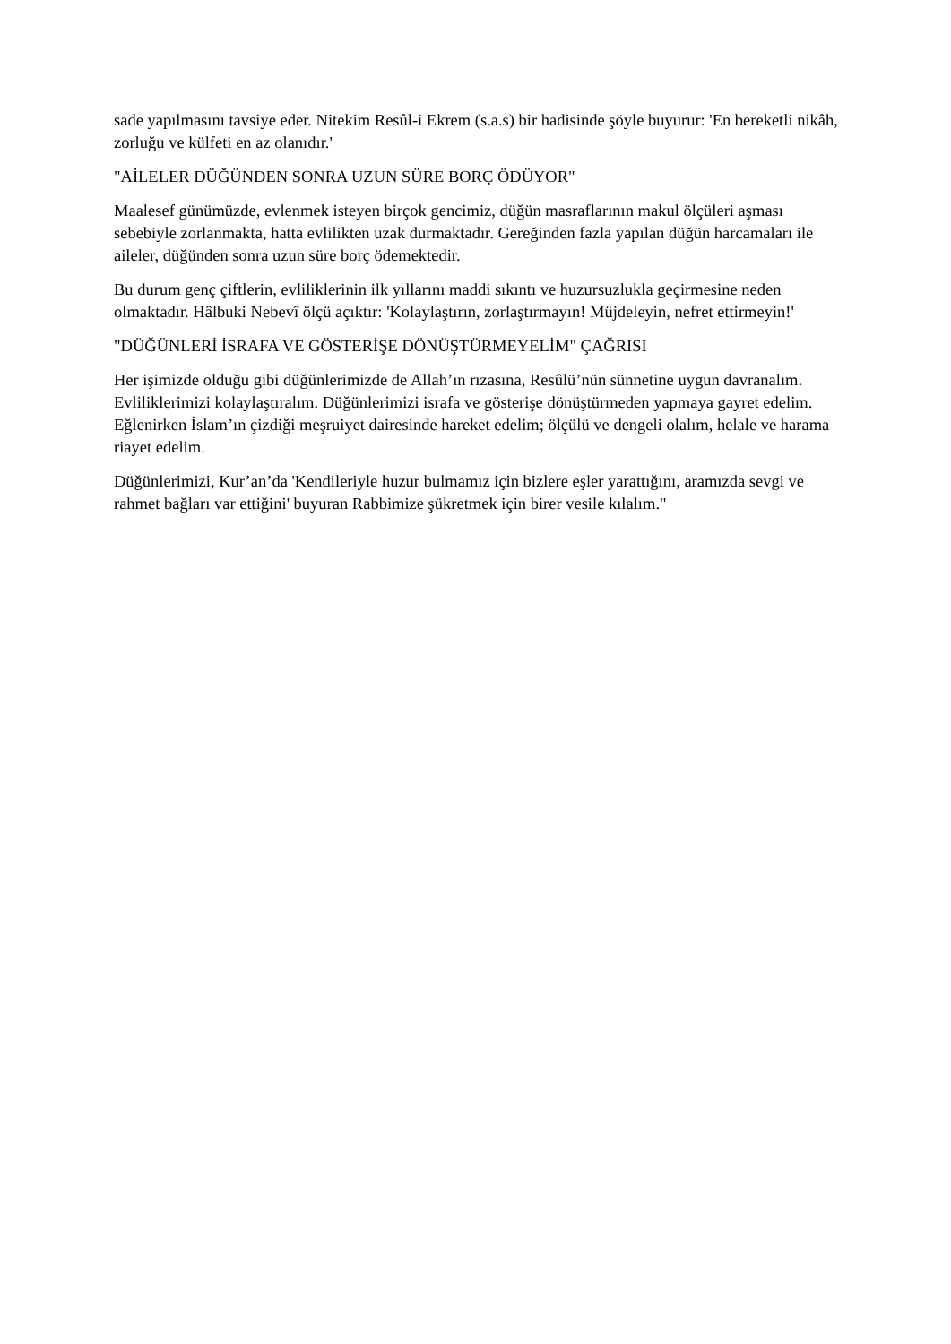sade yapılmasını tavsiye eder. Nitekim Resûl-i Ekrem (s.a.s) bir hadisinde şöyle buyurur: 'En bereketli nikâh, zorluğu ve külfeti en az olanıdır.'
"AİLELER DÜĞÜNDEN SONRA UZUN SÜRE BORÇ ÖDÜYOR"
Maalesef günümüzde, evlenmek isteyen birçok gencimiz, düğün masraflarının makul ölçüleri aşması sebebiyle zorlanmakta, hatta evlilikten uzak durmaktadır. Gereğinden fazla yapılan düğün harcamaları ile aileler, düğünden sonra uzun süre borç ödemektedir.
Bu durum genç çiftlerin, evliliklerinin ilk yıllarını maddi sıkıntı ve huzursuzlukla geçirmesine neden olmaktadır. Hâlbuki Nebevî ölçü açıktır: 'Kolaylaştırın, zorlaştırmayın! Müjdeleyin, nefret ettirmeyin!'
"DÜĞÜNLERİ İSRAFA VE GÖSTERİŞE DÖNÜŞTÜRMEYELİM" ÇAĞRISI
Her işimizde olduğu gibi düğünlerimizde de Allah’ın rızasına, Resûlü’nün sünnetine uygun davranalım. Evliliklerimizi kolaylaştıralım. Düğünlerimizi israfa ve gösterişe dönüştürmeden yapmaya gayret edelim. Eğlenirken İslam’ın çizdiği meşruiyet dairesinde hareket edelim; ölçülü ve dengeli olalım, helale ve harama riayet edelim.
Düğünlerimizi, Kur’an’da 'Kendileriyle huzur bulmamız için bizlere eşler yarattığını, aramızda sevgi ve rahmet bağları var ettiğini' buyuran Rabbimize şükretmek için birer vesile kılalım."